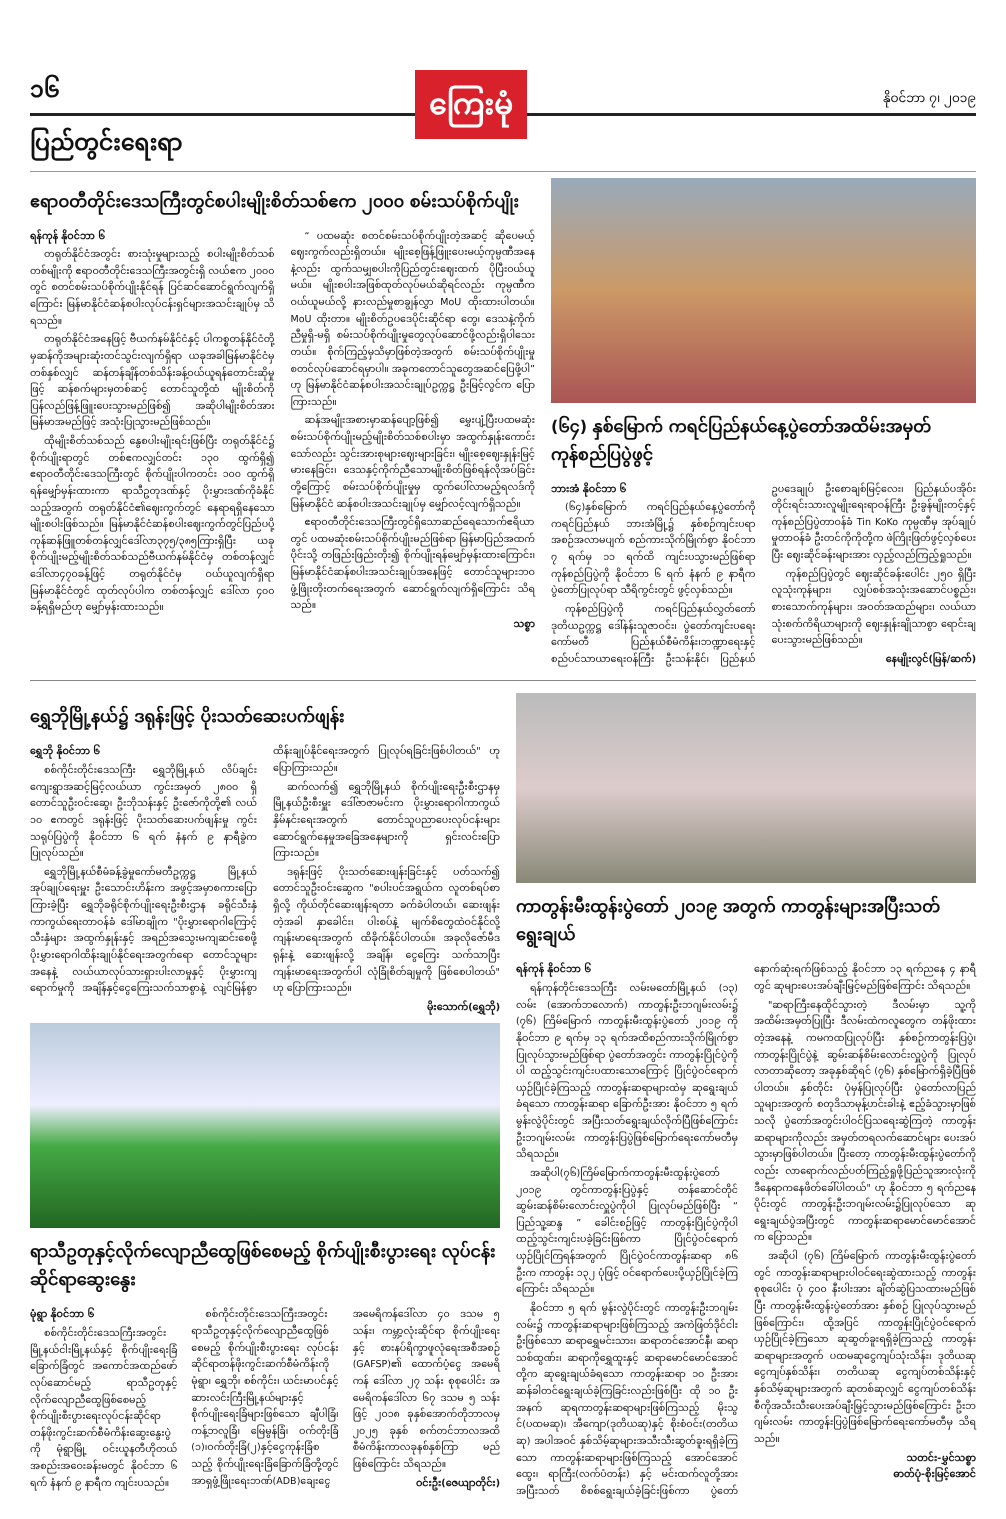၁၆
ကြေးမုံ
နိုဝင်ဘာ ၇၊ ၂၀၁၉
ပြည်တွင်းရေးရာ
ဧရာဝတီတိုင်းဒေသကြီးတွင်စပါးမျိုးစိတ်သစ်ဧက ၂၀၀၀ စမ်းသပ်စိုက်ပျိုး
ရန်ကုန် နိုဝင်ဘာ ၆
တရုတ်နိုင်ငံအတွင်း စားသုံးမှုများသည့် စပါးမျိုးစိတ်သစ်တစ်မျိုးကို ဧရာဝတီတိုင်းဒေသကြီးအတွင်းရှိ လယ်ဧက ၂၀၀၀ တွင် စတင်စမ်းသပ်စိုက်ပျိုးနိုင်ရန် ပြင်ဆင်ဆောင်ရွက်လျက်ရှိကြောင်း မြန်မာနိုင်ငံဆန်စပါးလုပ်ငန်းရှင်များအသင်းချုပ်မှ သိရသည်။
တရုတ်နိုင်ငံအနေဖြင့် ဗီယက်နမ်နိုင်ငံနှင့် ပါကစ္စတန်နိုင်ငံတို့မှဆန်ကိုအများဆုံးတင်သွင်းလျက်ရှိရာ ယခုအခါမြန်မာနိုင်ငံမှ တစ်နှစ်လျှင် ဆန်တန်ချိန်တစ်သိန်းခန့်ဝယ်ယူရန်တောင်းဆိုမှုဖြင့် ဆန်စက်များမှတစ်ဆင့် တောင်သူတို့ထံ မျိုးစိတ်ကိုပြန်လည်ဖြန့်ဖြူးပေးသွားမည်ဖြစ်၍ အဆိုပါမျိုးစိတ်အား မြန်မာအမည်ဖြင့် အသုံးပြုသွားမည်ဖြစ်သည်။
ထိုမျိုးစိတ်သစ်သည် နွေစပါးမျိုးရင်းဖြစ်ပြီး တရုတ်နိုင်ငံ၌ စိုက်ပျိုးရာတွင် တစ်ဧကလျှင်တင်း ၁၃၀ ထွက်ရှိ၍ ဧရာဝတီတိုင်းဒေသကြီးတွင် စိုက်ပျိုးပါကတင်း ၁၀၀ ထွက်ရှိရန်မျှော်မှန်းထားကာ ရာသီဥတုဒဏ်နှင့် ပိုးမွှားဒဏ်ကိုခံနိုင်သည့်အတွက် တရုတ်နိုင်ငံ၏ဈေးကွက်တွင် နေရာရရှိနေသောမျိုးစပါးဖြစ်သည်။ မြန်မာနိုင်ငံဆန်စပါးဈေးကွက်တွင်ပြည်ပပို့ကုန်ဆန်ဖြူတစ်တန်လျှင်ဒေါ်လာ၃၇၅/၃၈၅ကြားရှိပြီး ယခုစိုက်ပျိုးမည့်မျိုးစိတ်သစ်သည်ဗီယက်နမ်နိုင်ငံမှ တစ်တန်လျှင်ဒေါ်လာ၄၇၀ခန့်ဖြင့် တရုတ်နိုင်ငံမှ ဝယ်ယူလျက်ရှိရာ မြန်မာနိုင်ငံတွင် ထုတ်လုပ်ပါက တစ်တန်လျှင် ဒေါ်လာ ၄၀၀ ခန့်ရရှိမည်ဟု မျှော်မှန်းထားသည်။
“ ပထမဆုံး စတင်စမ်းသပ်စိုက်ပျိုးတဲ့အဆင့် ဆိုပေမယ့် ဈေးကွက်လည်းရှိတယ်။ မျိုးစေ့ဖြန့်ဖြူးပေးမယ့်ကုမ္ပဏီအနေနဲ့လည်း ထွက်သမျှစပါးကိုပြည်တွင်းဈေးထက် ပိုပြီးဝယ်ယူမယ်။ မျိုးစပါးအဖြစ်ထုတ်လုပ်မယ်ဆိုရင်လည်း ကုမ္ပဏီကဝယ်ယူမယ်လို့ နားလည်မှုစာချွန်လွှာ MoU ထိုးထားပါတယ်။ MoU ထိုးတာ။ မျိုးစိတ်ဥပဒေပိုင်းဆိုင်ရာ တွေ၊ ဒေသနဲ့ကိုက်ညီမှုရှိ-မရှိ စမ်းသပ်စိုက်ပျိုးမှုတွေလုပ်ဆောင်ဖို့လည်းရှိပါသေးတယ်။ စိုက်ကြည့်မှသိမှာဖြစ်တဲ့အတွက် စမ်းသပ်စိုက်ပျိုးမှုစတင်လုပ်ဆောင်ရမှာပါ။ အခုကတောင်သူတွေအဆင်ပြေဖို့ပါ” ဟု မြန်မာနိုင်ငံဆန်စပါးအသင်းချုပ်ဥက္ကဋ္ဌ ဦးမြင့်လွင်က ပြောကြားသည်။
ဆန်အမျိုးအစားမှာဆန်ပျော့ဖြစ်၍ မွှေးပျံ့ပြီးပထမဆုံးစမ်းသပ်စိုက်ပျိုးမည့်မျိုးစိတ်သစ်စပါးမှာ အထွက်နှုန်းကောင်းသော်လည်း သွင်းအားစုများဈေးများခြင်း၊ မျိုးစေ့ဈေးနှုန်းမြင့်မားနေခြင်း၊ ဒေသနှင့်ကိုက်ညီသောမျိုးစိတ်ဖြစ်ရန်လိုအပ်ခြင်းတို့ကြောင့် စမ်းသပ်စိုက်ပျိုးမှုမှ ထွက်ပေါ်လာမည့်ရလဒ်ကိုမြန်မာနိုင်ငံ ဆန်စပါးအသင်းချုပ်မှ မျှော်လင့်လျက်ရှိသည်။
ဧရာဝတီတိုင်းဒေသကြီးတွင်ရှိသောဆည်ရေသောက်ဧရိယာတွင် ပထမဆုံးစမ်းသပ်စိုက်ပျိုးမည်ဖြစ်ရာ မြန်မာပြည်အထက်ပိုင်းသို့ တဖြည်းဖြည်းတိုး၍ စိုက်ပျိုးရန်မျှော်မှန်းထားကြောင်း၊ မြန်မာနိုင်ငံဆန်စပါးအသင်းချုပ်အနေဖြင့် တောင်သူများဘဝဖွံ့ဖြိုးတိုးတက်ရေးအတွက် ဆောင်ရွက်လျက်ရှိကြောင်း သိရသည်။
သစ္စာ
(၆၄) နှစ်မြောက် ကရင်ပြည်နယ်နေ့ပွဲတော်အထိမ်းအမှတ်ကုန်စည်ပြပွဲဖွင့်
ဘားအံ နိုဝင်ဘာ ၆
(၆၄)နှစ်မြောက် ကရင်ပြည်နယ်နေ့ပွဲတော်ကို ကရင်ပြည်နယ် ဘားအံမြို့၌ နှစ်စဉ်ကျင်းပရာအစဉ်အလာမပျက် စည်ကားသိုက်မြိုက်စွာ နိုဝင်ဘာ ၇ ရက်မှ ၁၁ ရက်ထိ ကျင်းပသွားမည်ဖြစ်ရာ ကုန်စည်ပြပွဲကို နိုဝင်ဘာ ၆ ရက် နံနက် ၉ နာရီက ပွဲတော်ပြုလုပ်ရာ သီရိကွင်းတွင် ဖွင့်လှစ်သည်။
ကုန်စည်ပြပွဲကို ကရင်ပြည်နယ်လွှတ်တော် ဒုတိယဥက္ကဋ္ဌ ဒေါ်နန်းသူဇာဝင်း၊ ပွဲတော်ကျင်းပရေးကော်မတီ ပြည်နယ်စီမံကိန်း၊ဘဏ္ဍာရေးနှင့် စည်ပင်သာယာရေးဝန်ကြီး ဦးသန်းနိုင်၊ ပြည်နယ်ဥပဒေချုပ် ဦးစောချစ်မြင့်လေး၊ ပြည်နယ်ပအိုဝ်းတိုင်းရင်းသားလူမျိုးရေးရာဝန်ကြီး ဦးခွန်မျိုးတင့်နှင့် ကုန်စည်ပြပွဲတာဝန်ခံ Tin KoKo ကုမ္ပဏီမှ အုပ်ချုပ်မှုတာဝန်ခံ ဦးတင်ကိုကိုတို့က ဖဲကြိုးဖြတ်ဖွင့်လှစ်ပေးပြီး ဈေးဆိုင်ခန်းများအား လှည့်လည်ကြည့်ရှုသည်။
ကုန်စည်ပြပွဲတွင် ဈေးဆိုင်ခန်းပေါင်း ၂၅၀ ရှိပြီး လူသုံးကုန်များ၊ လျှပ်စစ်အသုံးအဆောင်ပစ္စည်း၊ စားသောက်ကုန်များ၊ အဝတ်အထည်များ၊ လယ်ယာသုံးစက်ကိရိယာများကို ဈေးနှုန်းချိုသာစွာ ရောင်းချပေးသွားမည်ဖြစ်သည်။
နေမျိုးလွင်(မြန်/ဆက်)
ရွှေဘိုမြို့နယ်၌ ဒရုန်းဖြင့် ပိုးသတ်ဆေးပက်ဖျန်း
ရွှေဘို နိုဝင်ဘာ ၆
စစ်ကိုင်းတိုင်းဒေသကြီး ရွှေဘိုမြို့နယ် လိပ်ချင်းကျေးရွာအဆင့်မြင့်လယ်ယာ ကွင်းအမှတ် ၂၈၀၀ ရှိ တောင်သူဦးဝင်းဆွေ၊ ဦးဘိုသန်းနှင့် ဦးဇော်ကိုတို့၏ လယ် ၁၀ ဧကတွင် ဒရုန်းဖြင့် ပိုးသတ်ဆေးပက်ဖျန်းမှု ကွင်းသရုပ်ပြပွဲကို နိုဝင်ဘာ ၆ ရက် နံနက် ၉ နာရီခွဲက ပြုလုပ်သည်။
ရွှေဘိုမြို့နယ်စီမံခန့်ခွဲမှုကော်မတီဥက္ကဋ္ဌ မြို့နယ်အုပ်ချုပ်ရေးမှူး ဦးသောင်းဟိန်းက အဖွင့်အမှာစကားပြောကြားခဲ့ပြီး ရွှေဘိုခရိုင်စိုက်ပျိုးရေးဦးစီးဌာန ခရိုင်သီးနှံကာကွယ်ရေးတာဝန်ခံ ဒေါ်မာချိုက "ပိုးမွှားရောဂါကြောင့် သီးနှံများ အထွက်နှုန်းနှင့် အရည်အသွေးမကျဆင်းစေဖို့ ပိုးမွှားရောဂါထိန်းချုပ်နိုင်ရေးအတွက်ရော တောင်သူများအနေနဲ့ လယ်ယာလုပ်သားရှားပါးလာမှုနှင့် ပိုးမွှားကျရောက်မှုကို အချိန်နှင့်ငွေကြေးသက်သာစွာနဲ့ လျင်မြန်စွာထိန်းချုပ်နိုင်ရေးအတွက် ပြုလုပ်ရခြင်းဖြစ်ပါတယ်" ဟု ပြောကြားသည်။
ဆက်လက်၍ ရွှေဘိုမြို့နယ် စိုက်ပျိုးရေးဦးစီးဌာနမှ မြို့နယ်ဦးစီးမှူး ဒေါ်ဇာဇာမင်းက ပိုးမွှားရောဂါကာကွယ်နှိမ်နင်းရေးအတွက် တောင်သူပညာပေးလုပ်ငန်းများဆောင်ရွက်နေမှုအခြေအနေများကို ရှင်းလင်းပြောကြားသည်။
ဒရုန်းဖြင့် ပိုးသတ်ဆေးဖျန်းခြင်းနှင့် ပတ်သက်၍ တောင်သူဦးဝင်းဆွေက "စပါးပင်အရွယ်က လူတစ်ရပ်စာရှိလို့ ကိုယ်တိုင်ဆေးဖျန်းရတာ ခက်ခဲပါတယ်၊ ဆေးဖျန်းတဲ့အခါ နှာခေါင်း၊ ပါးစပ်နဲ့ မျက်စိတွေထဲဝင်နိုင်လို့ ကျန်းမာရေးအတွက် ထိခိုက်နိုင်ပါတယ်။ အခုလိုဇော်မီဒရုန်းနဲ့ ဆေးဖျန်းလို့ အချိန်၊ ငွေကြေး သက်သာပြီး ကျန်းမာရေးအတွက်ပါ လုံခြုံစိတ်ချမှုကို ဖြစ်စေပါတယ်" ဟု ပြောကြားသည်။
မိုးသောက်(ရွှေဘို)
ရာသီဥတုနှင့်လိုက်လျောညီထွေဖြစ်စေမည့် စိုက်ပျိုးစီးပွားရေး လုပ်ငန်းဆိုင်ရာဆွေးနွေး
မုံရွာ နိုဝင်ဘာ ၆
စစ်ကိုင်းတိုင်းဒေသကြီးအတွင်း မြို့နယ်ငါးမြို့နယ်နှင့် စိုက်ပျိုးရေးခြံခြောက်ခြံတွင် အကောင်အထည်ဖော်လုပ်ဆောင်မည့် ရာသီဥတုနှင့်လိုက်လျောညီထွေဖြစ်စေမည့် စိုက်ပျိုးစီးပွားရေးလုပ်ငန်းဆိုင်ရာ တန်ဖိုးကွင်းဆက်စီမံကိန်းဆွေးနွေးပွဲကို မုံရွာမြို့ ဝင်းယူနတီဟိုတယ်အစည်းအဝေးခန်းမတွင် နိုဝင်ဘာ ၆ ရက် နံနက် ၉ နာရီက ကျင်းပသည်။
စစ်ကိုင်းတိုင်းဒေသကြီးအတွင်း ရာသီဥတုနှင့်လိုက်လျောညီထွေဖြစ်စေမည့် စိုက်ပျိုးစီးပွားရေး လုပ်ငန်းဆိုင်ရာတန်ဖိုးကွင်းဆက်စီမံကိန်းကို မုံရွာ၊ ရွှေဘို၊ စစ်ကိုင်း၊ ယင်းမာပင်နှင့် ဆားလင်းကြီးမြို့နယ်များနှင့် စိုက်ပျိုးရေးခြံများဖြစ်သော ချီပါခြံ၊ ကန့်ဘလူခြံ၊ မြေမွန်ခြံ၊ ဝက်တိုးခြံ (၁)၊ဝက်တိုးခြံ(၂)နှင့်ငွေကုန်းခြံစသည့် စိုက်ပျိုးရေးခြံခြောက်ခြံတို့တွင် အာရှဖွံ့ဖြိုးရေးဘဏ်(ADB)ချေးငွေ အမေရိကန်ဒေါ်လာ ၄၀ ဒသမ ၅ သန်း၊ ကမ္ဘာ့လုံးဆိုင်ရာ စိုက်ပျိုးရေးနှင့် စားနပ်ရိက္ခာဖူလုံရေးအစီအစဉ် (GAFSP)၏ ထောက်ပံ့ငွေ အမေရိကန် ဒေါ်လာ ၂၇ သန်း စုစုပေါင်း အမေရိကန်ဒေါ်လာ ၆၇ ဒသမ ၅ သန်းဖြင့် ၂၀၁၈ ခုနှစ်အောက်တိုဘာလမှ ၂၀၂၅ ခုနှစ် စက်တင်ဘာလအထိ စီမံကိန်းကာလခုနစ်နှစ်ကြာ မည်ဖြစ်ကြောင်း သိရသည်။
ဝင်းဦး(ဇေယျာတိုင်း)
ကာတွန်းမီးထွန်းပွဲတော် ၂၀၁၉ အတွက် ကာတွန်းများအပြီးသတ်ရွေးချယ်
ရန်ကုန် နိုဝင်ဘာ ၆
ရန်ကုန်တိုင်းဒေသကြီး လမ်းမတော်မြို့နယ် (၁၃) လမ်း (အောက်ဘလောက်) ကာတွန်းဦးဘဂျမ်းလမ်း၌ (၇၆) ကြိမ်မြောက် ကာတွန်းမီးထွန်းပွဲတော် ၂၀၁၉ ကို နိုဝင်ဘာ ၉ ရက်မှ ၁၃ ရက်အထိစည်ကားသိုက်မြိုက်စွာ ပြုလုပ်သွားမည်ဖြစ်ရာ ပွဲတော်အတွင်း ကာတွန်းပြိုင်ပွဲကိုပါ ထည့်သွင်းကျင်းပထားသောကြောင့် ပြိုင်ပွဲဝင်ရောက်ယှဉ်ပြိုင်ခဲ့ကြသည့် ကာတွန်းဆရာများထဲမှ ဆုရွေးချယ်ခံရသော ကာတွန်းဆရာ ခြောက်ဦးအား နိုဝင်ဘာ ၅ ရက် မွန်းလွဲပိုင်းတွင် အပြီးသတ်ရွေးချယ်လိုက်ပြီဖြစ်ကြောင်း ဦးဘဂျမ်းလမ်း ကာတွန်းပြပွဲဖြစ်မြောက်ရေးကော်မတီမှ သိရသည်။
အဆိုပါ(၇၆)ကြိမ်မြောက်ကာတွန်းမီးထွန်းပွဲတော် ၂၀၁၉ တွင်ကာတွန်းပြပွဲနှင့် တန်ဆောင်တိုင်ဆွမ်းဆန်စိမ်းလောင်းလှူပွဲကိုပါ ပြုလုပ်မည်ဖြစ်ပြီး “ ပြည်သူ့ဆန္ဒ ” ခေါင်းစဉ်ဖြင့် ကာတွန်းပြိုင်ပွဲကိုပါ ထည့်သွင်းကျင်းပခဲ့ခြင်းဖြစ်ကာ ပြိုင်ပွဲဝင်ရောက်ယှဉ်ပြိုင်ကြရန်အတွက် ပြိုင်ပွဲဝင်ကာတွန်းဆရာ ၈၆ ဦးက ကာတွန်း ၁၃၂ ပုံဖြင့် ဝင်ရောက်ပေးပို့ယှဉ်ပြိုင်ခဲ့ကြကြောင်း သိရသည်။
နိုဝင်ဘာ ၅ ရက် မွန်းလွဲပိုင်းတွင် ကာတွန်းဦးဘဂျမ်းလမ်း၌ ကာတွန်းဆရာများဖြစ်ကြသည့် အကဲဖြတ်ဒိုင်ငါးဦးဖြစ်သော ဆရာရွှေမင်းသား၊ ဆရာတင်အောင်နီ၊ ဆရာသစ်ထွဏ်း၊ ဆရာကိုရွှေထူးနှင့် ဆရာမောင်မောင်အောင်တို့က ဆုရွေးချယ်ခံရသော ကာတွန်းဆရာ ၁၀ ဦးအား ဆန်ခါတင်ရွေးချယ်ခဲ့ကြခြင်းလည်းဖြစ်ပြီး ထို ၁၀ ဦးအနက် ဆုရကာတွန်းဆရာများဖြစ်ကြသည့် မိုးသွင်(ပထမဆု)၊ အီကျော(ဒုတိယဆု)နှင့် စိုးစံဝင်း(တတိယဆု) အပါအဝင် နှစ်သိမ့်ဆုများအသီးသီးဆွတ်ခူးရရှိခဲ့ကြသော ကာတွန်းဆရာများဖြစ်ကြသည့် အောင်အောင်ထွေး၊ ရာကြီး(လက်ပံတန်း) နှင့် မင်းထက်လူတို့အား အပြီးသတ် စိစစ်ရွေးချယ်ခဲ့ခြင်းဖြစ်ကာ ပွဲတော်နောက်ဆုံးရက်ဖြစ်သည့် နိုဝင်ဘာ ၁၃ ရက်ညနေ ၄ နာရီတွင် ဆုများပေးအပ်ချီးမြှင့်မည်ဖြစ်ကြောင်း သိရသည်။
"ဆရာကြီးနေထိုင်သွားတဲ့ ဒီလမ်းမှာ သူ့ကိုအထိမ်းအမှတ်ပြုပြီး ဒီလမ်းထဲကလူတွေက တန်ဖိုးထားတဲ့အနေနဲ့ ကမကထပြုလုပ်ပြီး နှစ်စဉ်ကာတွန်းပြပွဲ၊ ကာတွန်းပြိုင်ပွဲနဲ့ ဆွမ်းဆန်စိမ်းလောင်းလှူပွဲကို ပြုလုပ်လာတာဆိုတော့ အခုနှစ်ဆိုရင် (၇၆) နှစ်မြောက်ရှိခဲ့ပြီဖြစ်ပါတယ်။ နှစ်တိုင်း ပုံမှန်ပြုလုပ်ပြီး ပွဲတော်လာပြည်သူများအတွက် စတုဒိသာမုန့်ဟင်းခါးနဲ့ ဧည့်ခံသွားမှာဖြစ်သလို ပွဲတော်အတွင်းပါဝင်ပြသရေးဆွဲကြတဲ့ ကာတွန်းဆရာများကိုလည်း အမှတ်တရလက်ဆောင်များ ပေးအပ်သွားမှာဖြစ်ပါတယ်။ ပြီးတော့ ကာတွန်းမီးထွန်းပွဲတော်ကိုလည်း လာရောက်လည်ပတ်ကြည့်ရှုဖို့ပြည်သူအားလုံးကို ဒီနေရာကနေဖိတ်ခေါ်ပါတယ်" ဟု နိုဝင်ဘာ ၅ ရက်ညနေပိုင်းတွင် ကာတွန်းဦးဘဂျမ်းလမ်း၌ပြုလုပ်သော ဆုရွေးချယ်ပွဲအပြီးတွင် ကာတွန်းဆရာမောင်မောင်အောင်က ပြောသည်။
အဆိုပါ (၇၆) ကြိမ်မြောက် ကာတွန်းမီးထွန်းပွဲတော်တွင် ကာတွန်းဆရာများပါဝင်ရေးဆွဲထားသည့် ကာတွန်းစုစုပေါင်း ပုံ ၄၀၀ နီးပါးအား ချိတ်ဆွဲပြသထားမည်ဖြစ်ပြီး ကာတွန်းမီးထွန်းပွဲတော်အား နှစ်စဉ် ပြုလုပ်သွားမည်ဖြစ်ကြောင်း၊ ထို့အပြင် ကာတွန်းပြိုင်ပွဲဝင်ရောက်ယှဉ်ပြိုင်ခဲ့ကြသော ဆုဆွတ်ခူးရရှိခဲ့ကြသည့် ကာတွန်းဆရာများအတွက် ပထမဆုငွေကျပ်သုံးသိန်း၊ ဒုတိယဆု ငွေကျပ်နှစ်သိန်း၊ တတိယဆု ငွေကျပ်တစ်သိန်းနှင့် နှစ်သိမ့်ဆုများအတွက် ဆုတစ်ဆုလျှင် ငွေကျပ်တစ်သိန်းစီကိုအသီးသီးပေးအပ်ချီးမြှင့်သွားမည်ဖြစ်ကြောင်း ဦးဘဂျမ်းလမ်း ကာတွန်းပြပွဲဖြစ်မြောက်ရေးကော်မတီမှ သိရသည်။
သတင်း-မွှင်သစ္စာ
ဓာတ်ပုံ-စိုးမြင့်အောင်